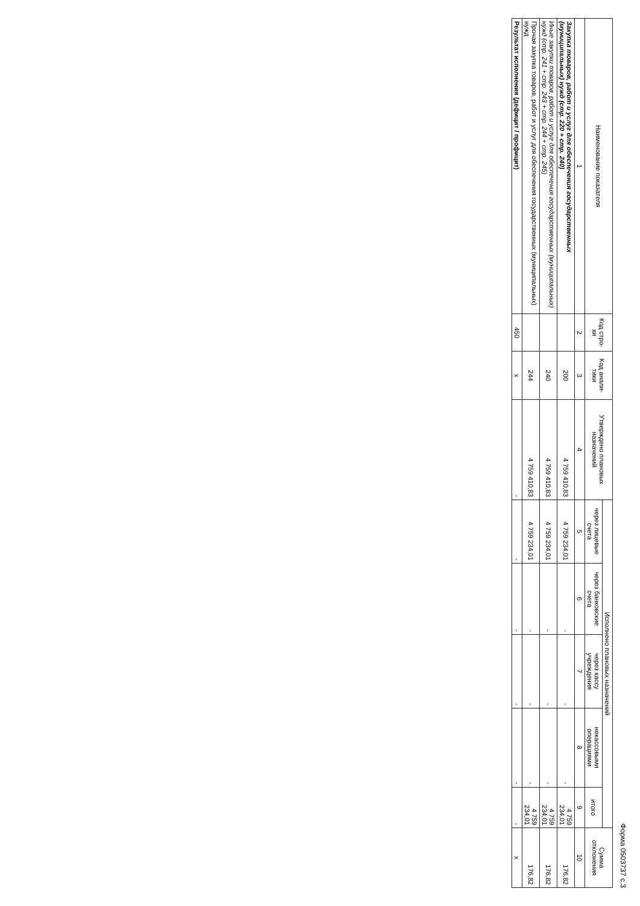Форма 0503737 с.3
| Наименование показателя | Код стро-ки | Код анали-тики | Утверждено плановых назначений | Исполнено плановых назначений | | | | | Сумма отклонения |
| --- | --- | --- | --- | --- | --- | --- | --- | --- | --- |
| | | | | через лицевые счета | через банковские счета | через кассу учреждения | некассовыми операциями | итого | |
| 1 | 2 | 3 | 4 | 5 | 6 | 7 | 8 | 9 | 10 |
| Закупка товаров, работ и услуг для обеспечения государственных (муниципальных) нужд (стр. 220 + стр. 240) | | 200 | 4 759 410,83 | 4 759 234,01 | - | - | - | 4 759 234,01 | 176,82 |
| Иные закупки товаров, работ и услуг для обеспечения государственных (муниципальных) нужд (стр. 241 + стр. 243 + стр. 244 + стр. 245) | | 240 | 4 759 410,83 | 4 759 234,01 | - | - | - | 4 759 234,01 | 176,82 |
| Прочая закупка товаров, работ и услуг для обеспечения государственных (муниципальных) нужд | | 244 | 4 759 410,83 | 4 759 234,01 | - | - | - | 4 759 234,01 | 176,82 |
| Результат исполнения (дефицит / профицит) | 450 | x | - | - | - | - | - | - | x |